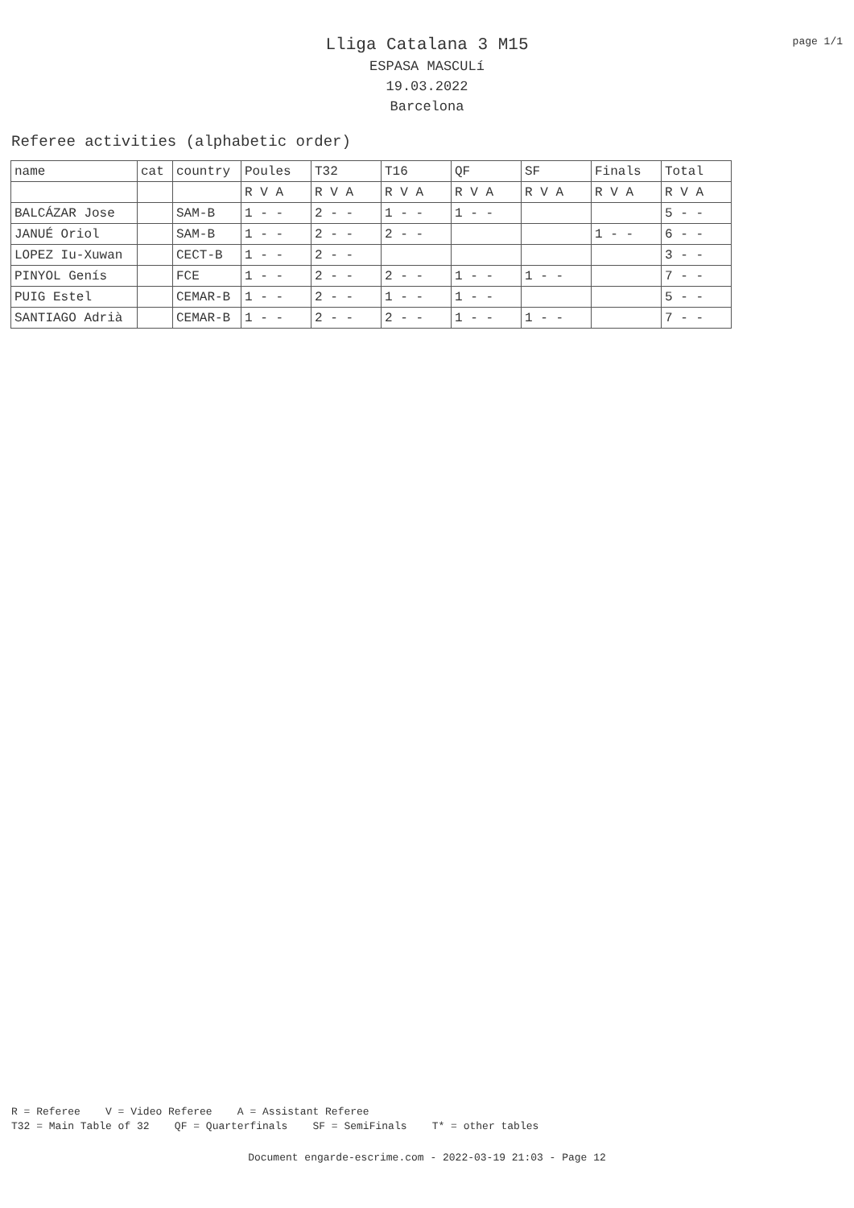page 1/1
Lliga Catalana 3 M15
ESPASA MASCULí
19.03.2022
Barcelona
Referee activities (alphabetic order)
| name | cat | country | Poules | T32 | T16 | QF | SF | Finals | Total |
| --- | --- | --- | --- | --- | --- | --- | --- | --- | --- |
| | | | R V A | R V A | R V A | R V A | R V A | R V A | R V A |
| BALCÁZAR Jose | | SAM-B | 1 - - | 2 - - | 1 - - | 1 - - | | | 5 - - |
| JANUÉ Oriol | | SAM-B | 1 - - | 2 - - | 2 - - | | | 1 - - | 6 - - |
| LOPEZ Iu-Xuwan | | CECT-B | 1 - - | 2 - - | | | | | 3 - - |
| PINYOL Genís | | FCE | 1 - - | 2 - - | 2 - - | 1 - - | 1 - - | | 7 - - |
| PUIG Estel | | CEMAR-B | 1 - - | 2 - - | 1 - - | 1 - - | | | 5 - - |
| SANTIAGO Adrià | | CEMAR-B | 1 - - | 2 - - | 2 - - | 1 - - | 1 - - | | 7 - - |
R = Referee V = Video Referee A = Assistant Referee T32 = Main Table of 32 QF = Quarterfinals SF = SemiFinals T* = other tables
Document engarde-escrime.com - 2022-03-19 21:03 - Page 12